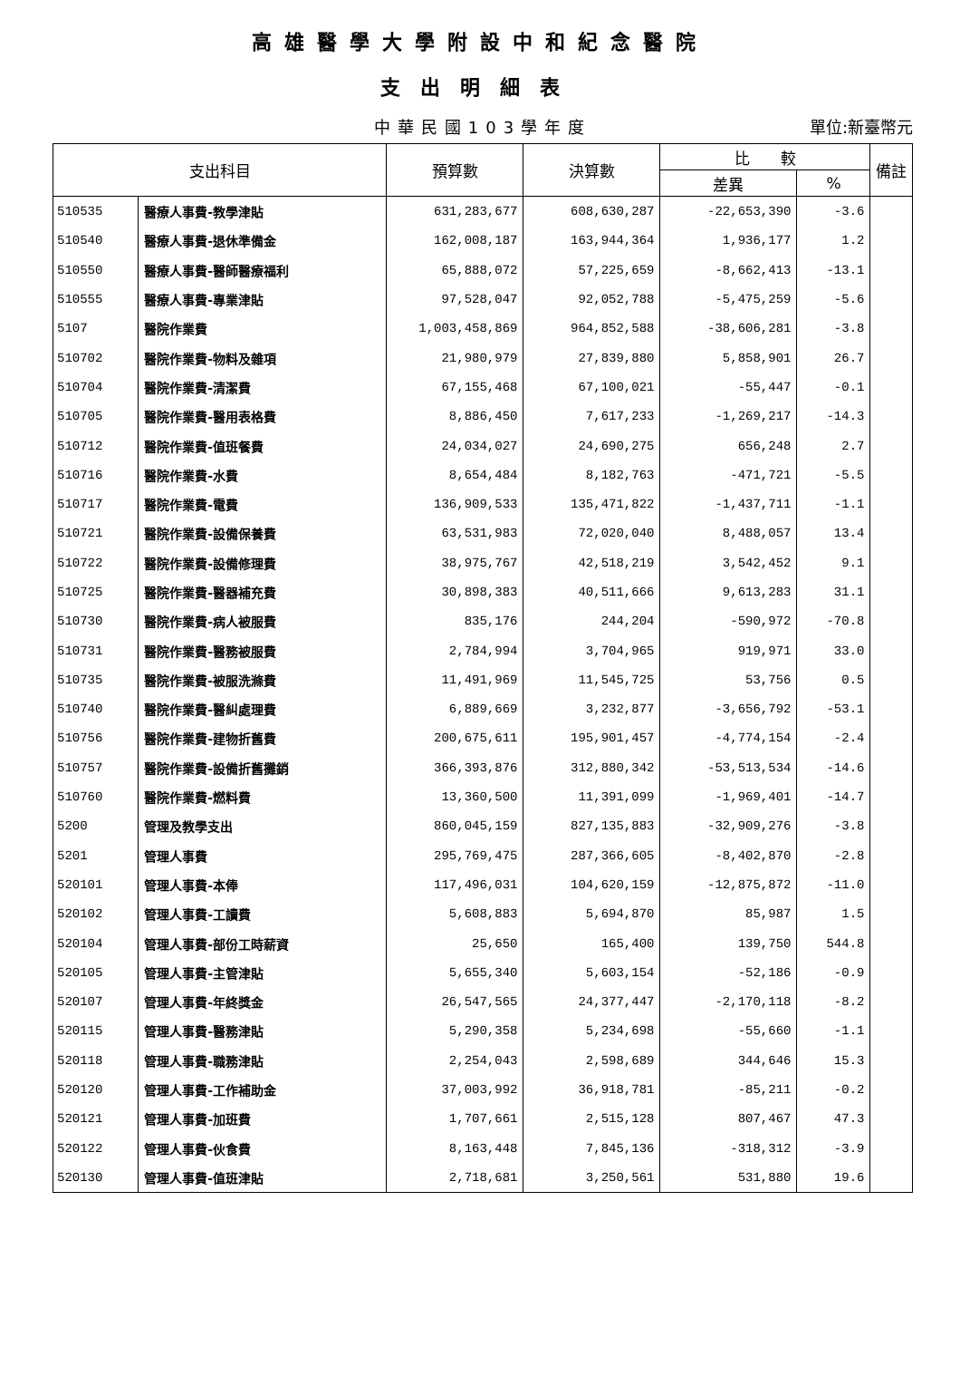高雄醫學大學附設中和紀念醫院
支出明細表
中華民國103學年度 單位:新臺幣元
| 支出科目 | | 預算數 | 決算數 | 比 較 | | 備註 |
| --- | --- | --- | --- | --- | --- | --- |
| | | | | 差異 | % | |
| 510535 | 醫療人事費-教學津貼 | 631,283,677 | 608,630,287 | -22,653,390 | -3.6 | |
| 510540 | 醫療人事費-退休準備金 | 162,008,187 | 163,944,364 | 1,936,177 | 1.2 | |
| 510550 | 醫療人事費-醫師醫療福利 | 65,888,072 | 57,225,659 | -8,662,413 | -13.1 | |
| 510555 | 醫療人事費-專業津貼 | 97,528,047 | 92,052,788 | -5,475,259 | -5.6 | |
| 5107 | 醫院作業費 | 1,003,458,869 | 964,852,588 | -38,606,281 | -3.8 | |
| 510702 | 醫院作業費-物料及雜項 | 21,980,979 | 27,839,880 | 5,858,901 | 26.7 | |
| 510704 | 醫院作業費-清潔費 | 67,155,468 | 67,100,021 | -55,447 | -0.1 | |
| 510705 | 醫院作業費-醫用表格費 | 8,886,450 | 7,617,233 | -1,269,217 | -14.3 | |
| 510712 | 醫院作業費-值班餐費 | 24,034,027 | 24,690,275 | 656,248 | 2.7 | |
| 510716 | 醫院作業費-水費 | 8,654,484 | 8,182,763 | -471,721 | -5.5 | |
| 510717 | 醫院作業費-電費 | 136,909,533 | 135,471,822 | -1,437,711 | -1.1 | |
| 510721 | 醫院作業費-設備保養費 | 63,531,983 | 72,020,040 | 8,488,057 | 13.4 | |
| 510722 | 醫院作業費-設備修理費 | 38,975,767 | 42,518,219 | 3,542,452 | 9.1 | |
| 510725 | 醫院作業費-醫器補充費 | 30,898,383 | 40,511,666 | 9,613,283 | 31.1 | |
| 510730 | 醫院作業費-病人被服費 | 835,176 | 244,204 | -590,972 | -70.8 | |
| 510731 | 醫院作業費-醫務被服費 | 2,784,994 | 3,704,965 | 919,971 | 33.0 | |
| 510735 | 醫院作業費-被服洗滌費 | 11,491,969 | 11,545,725 | 53,756 | 0.5 | |
| 510740 | 醫院作業費-醫糾處理費 | 6,889,669 | 3,232,877 | -3,656,792 | -53.1 | |
| 510756 | 醫院作業費-建物折舊費 | 200,675,611 | 195,901,457 | -4,774,154 | -2.4 | |
| 510757 | 醫院作業費-設備折舊攤銷 | 366,393,876 | 312,880,342 | -53,513,534 | -14.6 | |
| 510760 | 醫院作業費-燃料費 | 13,360,500 | 11,391,099 | -1,969,401 | -14.7 | |
| 5200 | 管理及教學支出 | 860,045,159 | 827,135,883 | -32,909,276 | -3.8 | |
| 5201 | 管理人事費 | 295,769,475 | 287,366,605 | -8,402,870 | -2.8 | |
| 520101 | 管理人事費-本俸 | 117,496,031 | 104,620,159 | -12,875,872 | -11.0 | |
| 520102 | 管理人事費-工讀費 | 5,608,883 | 5,694,870 | 85,987 | 1.5 | |
| 520104 | 管理人事費-部份工時薪資 | 25,650 | 165,400 | 139,750 | 544.8 | |
| 520105 | 管理人事費-主管津貼 | 5,655,340 | 5,603,154 | -52,186 | -0.9 | |
| 520107 | 管理人事費-年終獎金 | 26,547,565 | 24,377,447 | -2,170,118 | -8.2 | |
| 520115 | 管理人事費-醫務津貼 | 5,290,358 | 5,234,698 | -55,660 | -1.1 | |
| 520118 | 管理人事費-職務津貼 | 2,254,043 | 2,598,689 | 344,646 | 15.3 | |
| 520120 | 管理人事費-工作補助金 | 37,003,992 | 36,918,781 | -85,211 | -0.2 | |
| 520121 | 管理人事費-加班費 | 1,707,661 | 2,515,128 | 807,467 | 47.3 | |
| 520122 | 管理人事費-伙食費 | 8,163,448 | 7,845,136 | -318,312 | -3.9 | |
| 520130 | 管理人事費-值班津貼 | 2,718,681 | 3,250,561 | 531,880 | 19.6 | |